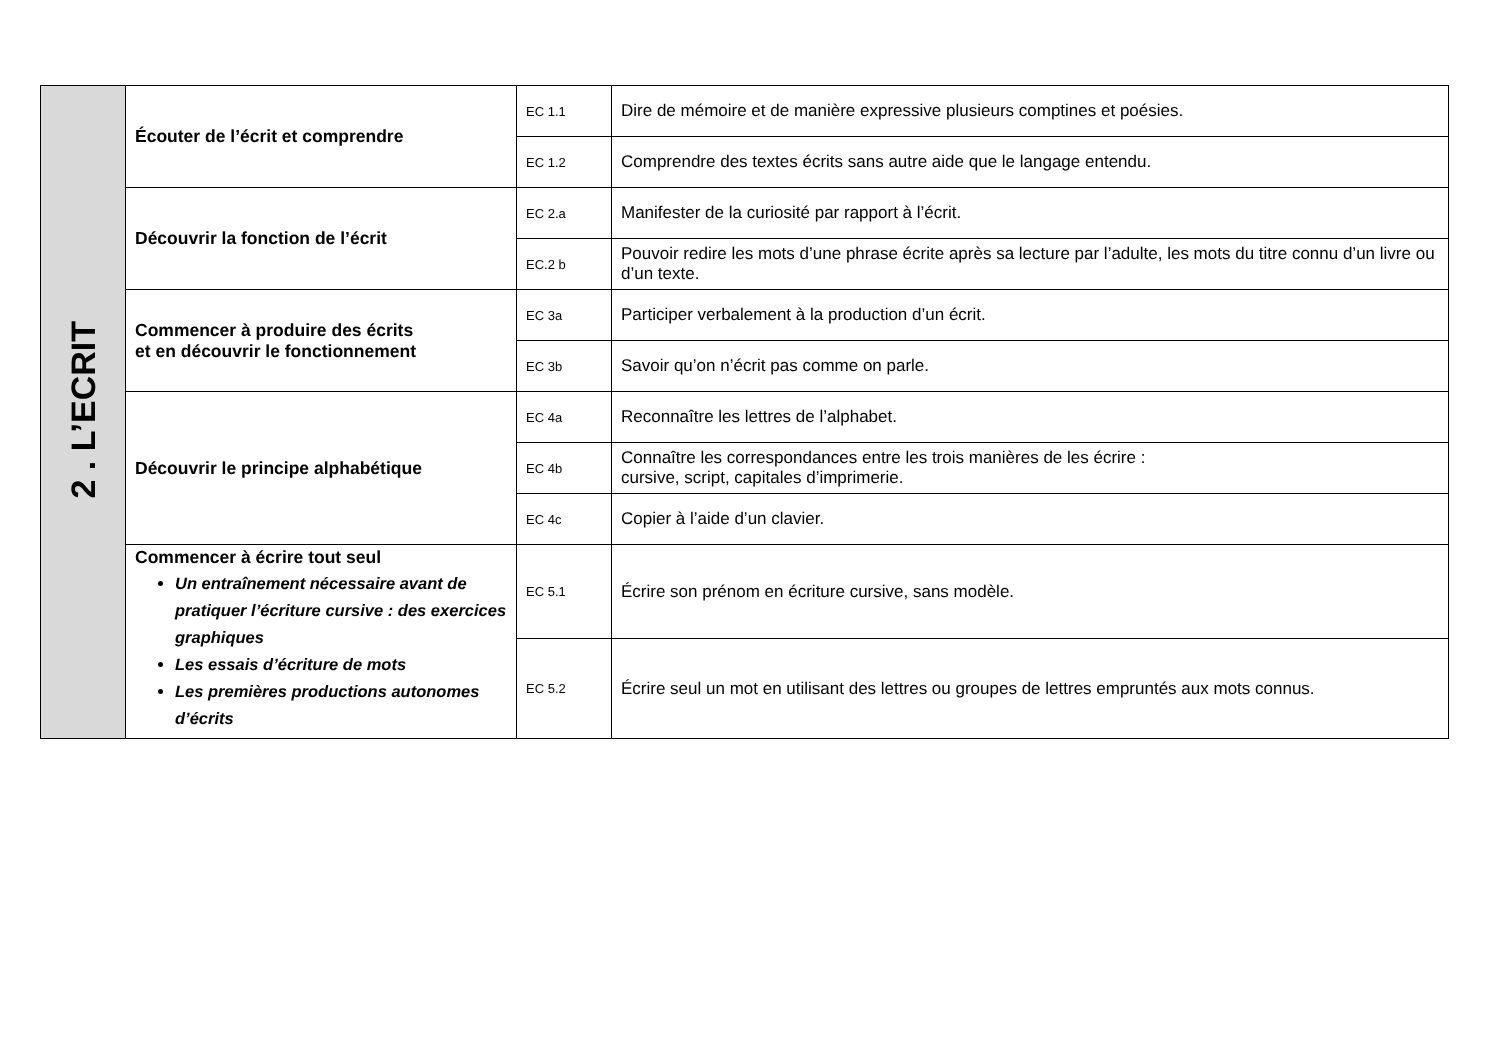| 2 . L’ECRIT | Écouter de l’écrit et comprendre | EC 1.1 | Dire de mémoire et de manière expressive plusieurs comptines et poésies. |
| | | EC 1.2 | Comprendre des textes écrits sans autre aide que le langage entendu. |
| | Découvrir la fonction de l’écrit | EC 2.a | Manifester de la curiosité par rapport à l’écrit. |
| | | EC.2 b | Pouvoir redire les mots d’une phrase écrite après sa lecture par l’adulte, les mots du titre connu d’un livre ou d’un texte. |
| | Commencer à produire des écrits et en découvrir le fonctionnement | EC 3a | Participer verbalement à la production d’un écrit. |
| | | EC 3b | Savoir qu’on n’écrit pas comme on parle. |
| | Découvrir le principe alphabétique | EC 4a | Reconnaître les lettres de l’alphabet. |
| | | EC 4b | Connaître les correspondances entre les trois manières de les écrire : cursive, script, capitales d’imprimerie. |
| | | EC 4c | Copier à l’aide d’un clavier. |
| | Commencer à écrire tout seul Un entraînement nécessaire avant de pratiquer l’écriture cursive : des exercices graphiques Les essais d’écriture de mots Les premières productions autonomes d’écrits | EC 5.1 | Écrire son prénom en écriture cursive, sans modèle. |
| | | EC 5.2 | Écrire seul un mot en utilisant des lettres ou groupes de lettres empruntés aux mots connus. |